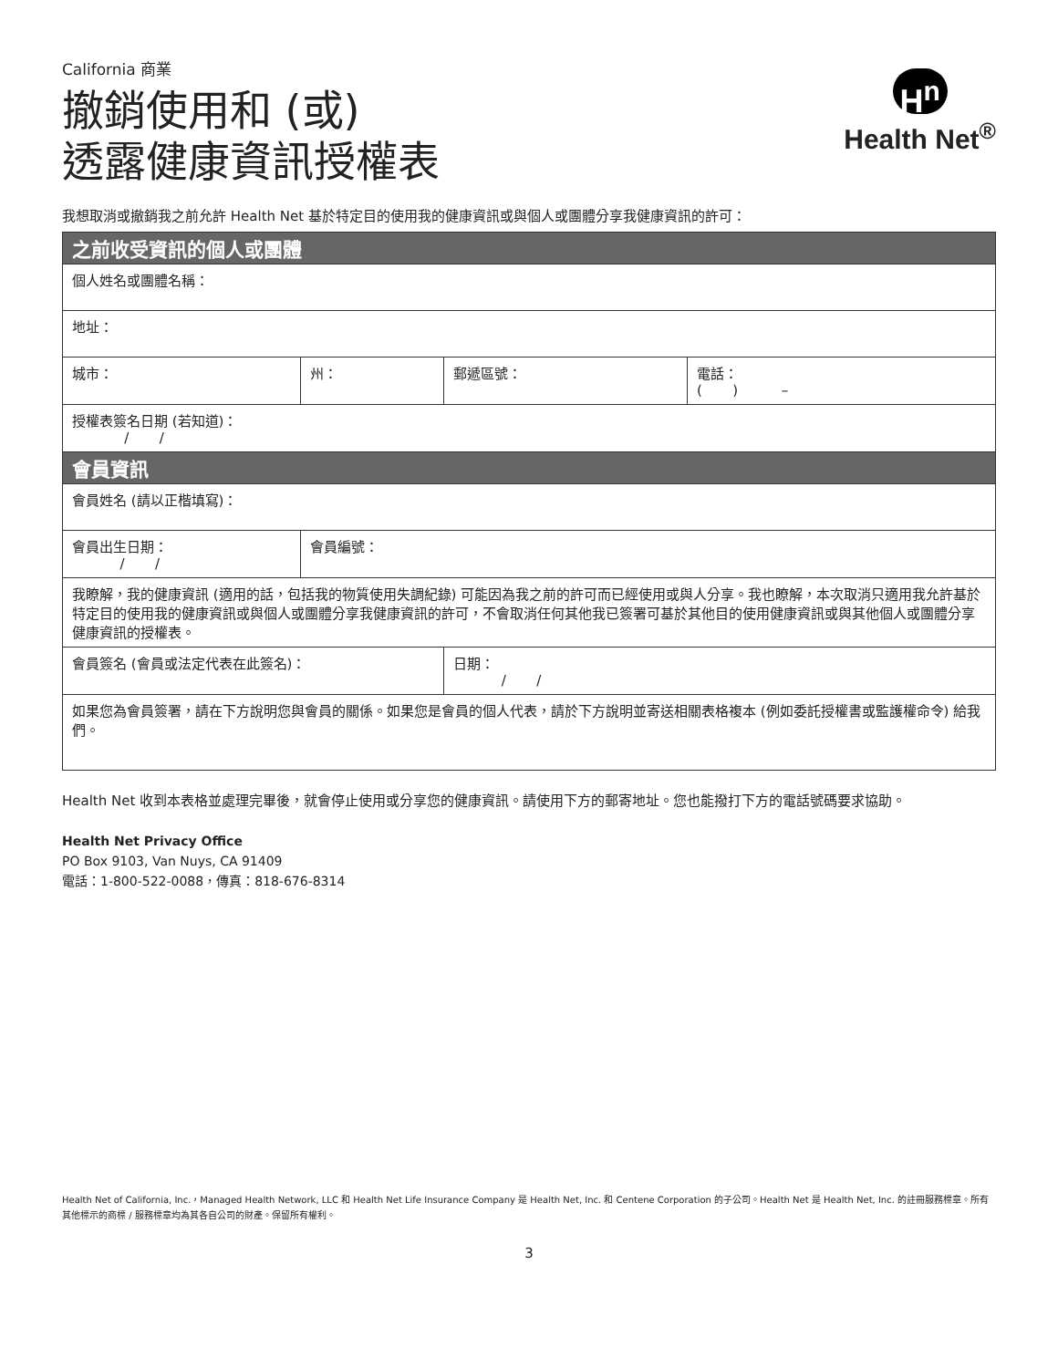California 商業
撤銷使用和 (或)
透露健康資訊授權表
H<sup>n</sup>
Health Net<sup>®</sup>
我想取消或撤銷我之前允許 Health Net 基於特定目的使用我的健康資訊或與個人或團體分享我健康資訊的許可：
| 之前收受資訊的個人或團體 | | | | |
| --- | --- | --- | --- | --- |
| 個人姓名或團體名稱： | | | | |
| 地址： | | | | |
| 城市： | | 州： | 郵遞區號： | 電話： ( ) – |
| 授權表簽名日期 (若知道)： / / | | | | |
| 會員資訊 | | | | |
| 會員姓名 (請以正楷填寫)： | | | | |
| 會員出生日期： / / | 會員編號： | | | |
| 我瞭解，我的健康資訊 (適用的話，包括我的物質使用失調紀錄) 可能因為我之前的許可而已經使用或與人分享。我也瞭解，本次取消只適用我允許基於特定目的使用我的健康資訊或與個人或團體分享我健康資訊的許可，不會取消任何其他我已簽署可基於其他目的使用健康資訊或與其他個人或團體分享健康資訊的授權表。 | | | | |
| 會員簽名 (會員或法定代表在此簽名)： | | | 日期： / / | |
| 如果您為會員簽署，請在下方說明您與會員的關係。如果您是會員的個人代表，請於下方說明並寄送相關表格複本 (例如委託授權書或監護權命令) 給我們。 | | | | |
Health Net 收到本表格並處理完畢後，就會停止使用或分享您的健康資訊。請使用下方的郵寄地址。您也能撥打下方的電話號碼要求協助。
Health Net Privacy Office
PO Box 9103, Van Nuys, CA 91409
電話：1-800-522-0088，傳真：818-676-8314
Health Net of California, Inc.，Managed Health Network, LLC 和 Health Net Life Insurance Company 是 Health Net, Inc. 和 Centene Corporation 的子公司。Health Net 是 Health Net, Inc. 的註冊服務標章。所有其他標示的商標 / 服務標章均為其各自公司的財產。保留所有權利。
3